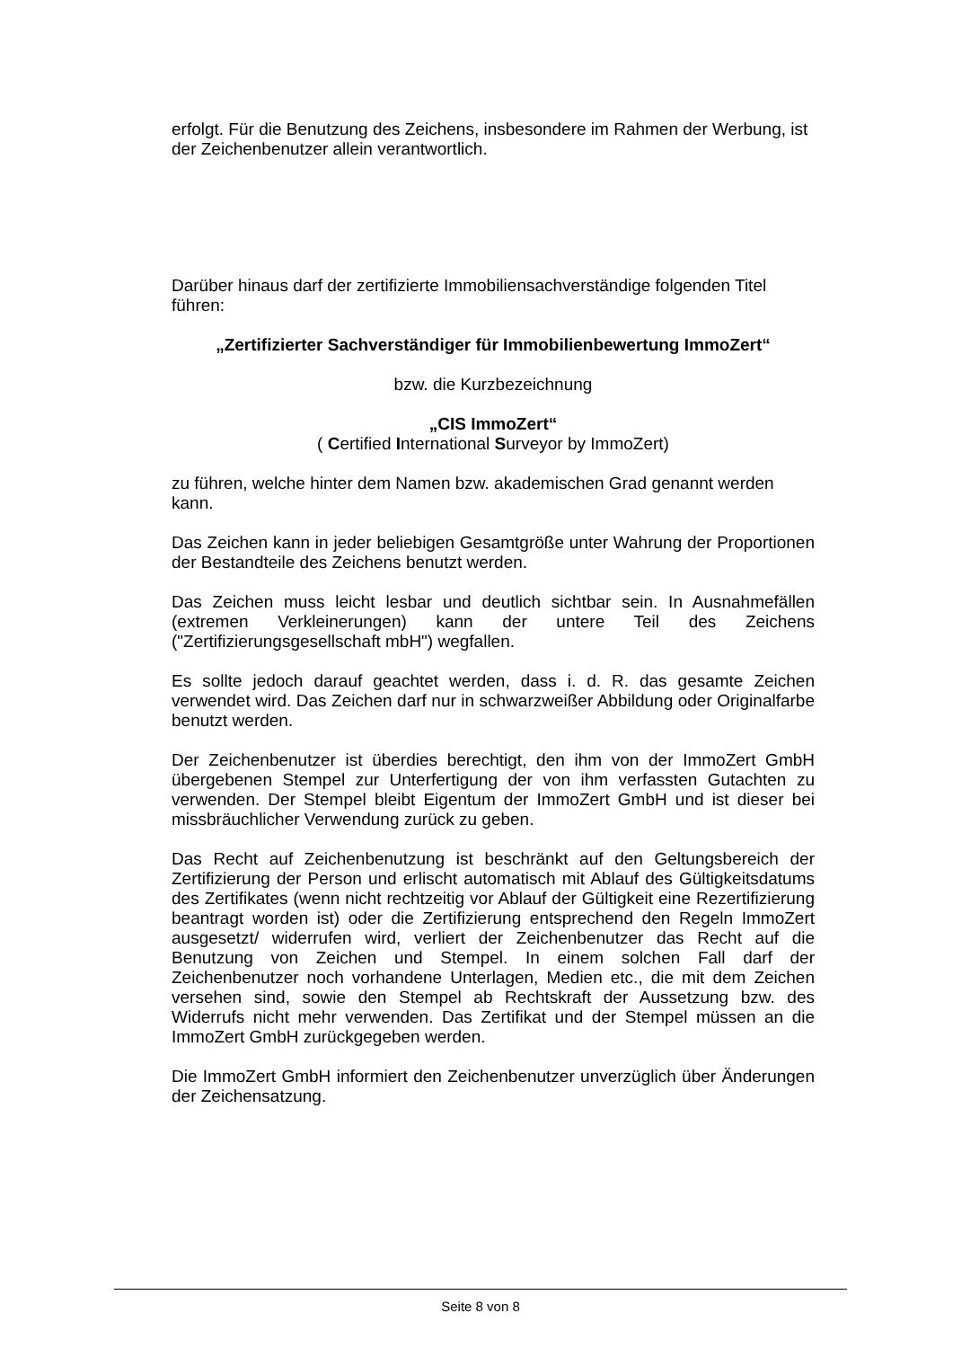erfolgt. Für die Benutzung des Zeichens, insbesondere im Rahmen der Werbung, ist der Zeichenbenutzer allein verantwortlich.
Darüber hinaus darf der zertifizierte Immobiliensachverständige folgenden Titel führen:
„Zertifizierter Sachverständiger für Immobilienbewertung ImmoZert“
bzw. die Kurzbezeichnung
„CIS ImmoZert“
( Certified International Surveyor by ImmoZert)
zu führen, welche hinter dem Namen bzw. akademischen Grad genannt werden kann.
Das Zeichen kann in jeder beliebigen Gesamtgröße unter Wahrung der Proportionen der Bestandteile des Zeichens benutzt werden.
Das Zeichen muss leicht lesbar und deutlich sichtbar sein. In Ausnahmefällen (extremen Verkleinerungen) kann der untere Teil des Zeichens ("Zertifizierungsgesellschaft mbH") wegfallen.
Es sollte jedoch darauf geachtet werden, dass i. d. R. das gesamte Zeichen verwendet wird. Das Zeichen darf nur in schwarzweißer Abbildung oder Originalfarbe benutzt werden.
Der Zeichenbenutzer ist überdies berechtigt, den ihm von der ImmoZert GmbH übergebenen Stempel zur Unterfertigung der von ihm verfassten Gutachten zu verwenden. Der Stempel bleibt Eigentum der ImmoZert GmbH und ist dieser bei missbräuchlicher Verwendung zurück zu geben.
Das Recht auf Zeichenbenutzung ist beschränkt auf den Geltungsbereich der Zertifizierung der Person und erlischt automatisch mit Ablauf des Gültigkeitsdatums des Zertifikates (wenn nicht rechtzeitig vor Ablauf der Gültigkeit eine Rezertifizierung beantragt worden ist) oder die Zertifizierung entsprechend den Regeln ImmoZert ausgesetzt/ widerrufen wird, verliert der Zeichenbenutzer das Recht auf die Benutzung von Zeichen und Stempel. In einem solchen Fall darf der Zeichenbenutzer noch vorhandene Unterlagen, Medien etc., die mit dem Zeichen versehen sind, sowie den Stempel ab Rechtskraft der Aussetzung bzw. des Widerrufs nicht mehr verwenden. Das Zertifikat und der Stempel müssen an die ImmoZert GmbH zurückgegeben werden.
Die ImmoZert GmbH informiert den Zeichenbenutzer unverzüglich über Änderungen der Zeichensatzung.
Seite 8 von 8